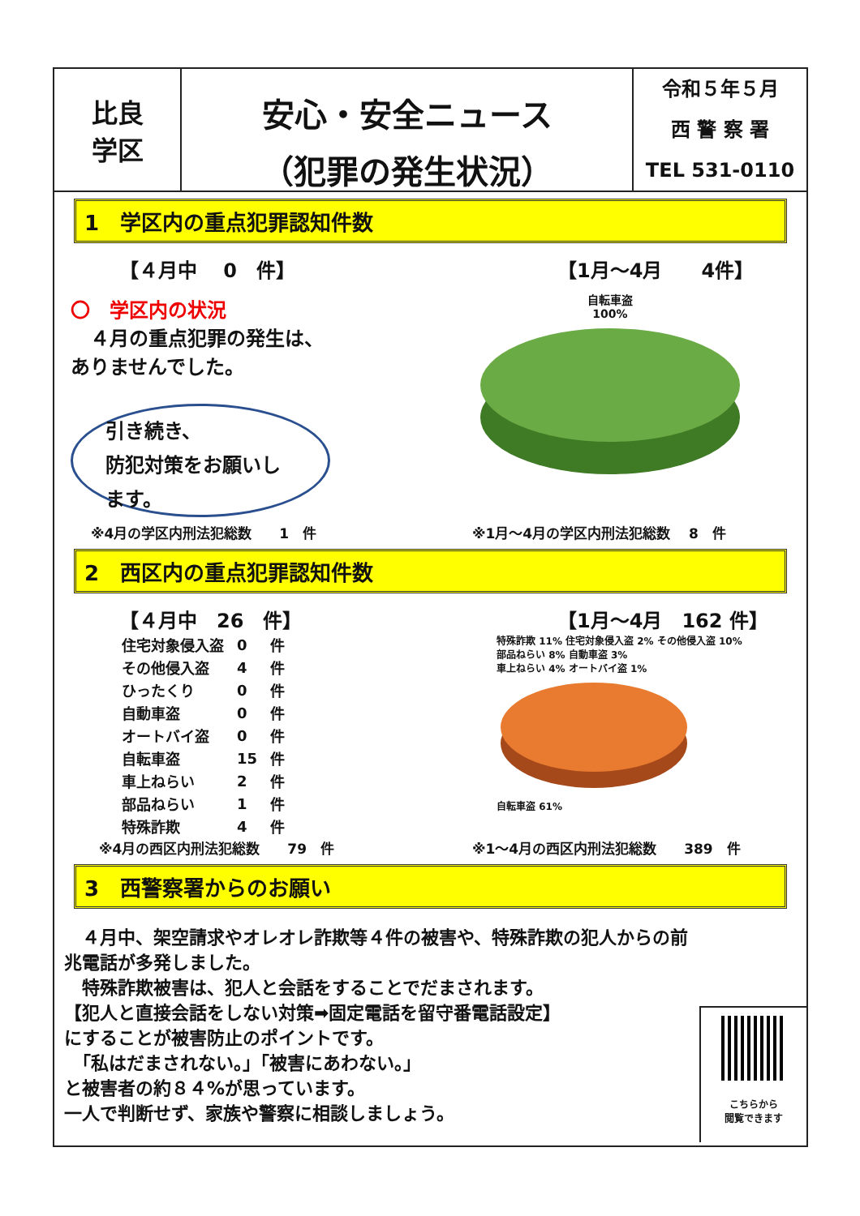比良
学区
安心・安全ニュース
（犯罪の発生状況）
令和５年５月
西 警 察 署
TEL 531-0110
1　学区内の重点犯罪認知件数
【４月中　 0　件】 【1月～4月　　4件】
〇　学区内の状況
　４月の重点犯罪の発生は、
ありませんでした。
引き続き、
防犯対策をお願いします。
自転車盗
100%
※4月の学区内刑法犯総数　　1　件 ※1月～4月の学区内刑法犯総数　 8　件
2　西区内の重点犯罪認知件数
【４月中　26　件】 【1月～4月　162 件】
| 住宅対象侵入盗 | 0 | 件 |
| その他侵入盗 | 4 | 件 |
| ひったくり | 0 | 件 |
| 自動車盗 | 0 | 件 |
| オートバイ盗 | 0 | 件 |
| 自転車盗 | 15 | 件 |
| 車上ねらい | 2 | 件 |
| 部品ねらい | 1 | 件 |
| 特殊詐欺 | 4 | 件 |
特殊詐欺 11% 住宅対象侵入盗 2% その他侵入盗 10%
部品ねらい 8% 自動車盗 3%
車上ねらい 4% オートバイ盗 1%
自転車盗 61%
※4月の西区内刑法犯総数　　79　件 ※1～4月の西区内刑法犯総数　　389　件
3　西警察署からのお願い
　４月中、架空請求やオレオレ詐欺等４件の被害や、特殊詐欺の犯人からの前兆電話が多発しました。
　特殊詐欺被害は、犯人と会話をすることでだまされます。
【犯人と直接会話をしない対策➡固定電話を留守番電話設定】
にすることが被害防止のポイントです。
　「私はだまされない。」「被害にあわない。」
と被害者の約８４%が思っています。
一人で判断せず、家族や警察に相談しましょう。
こちらから
閲覧できます